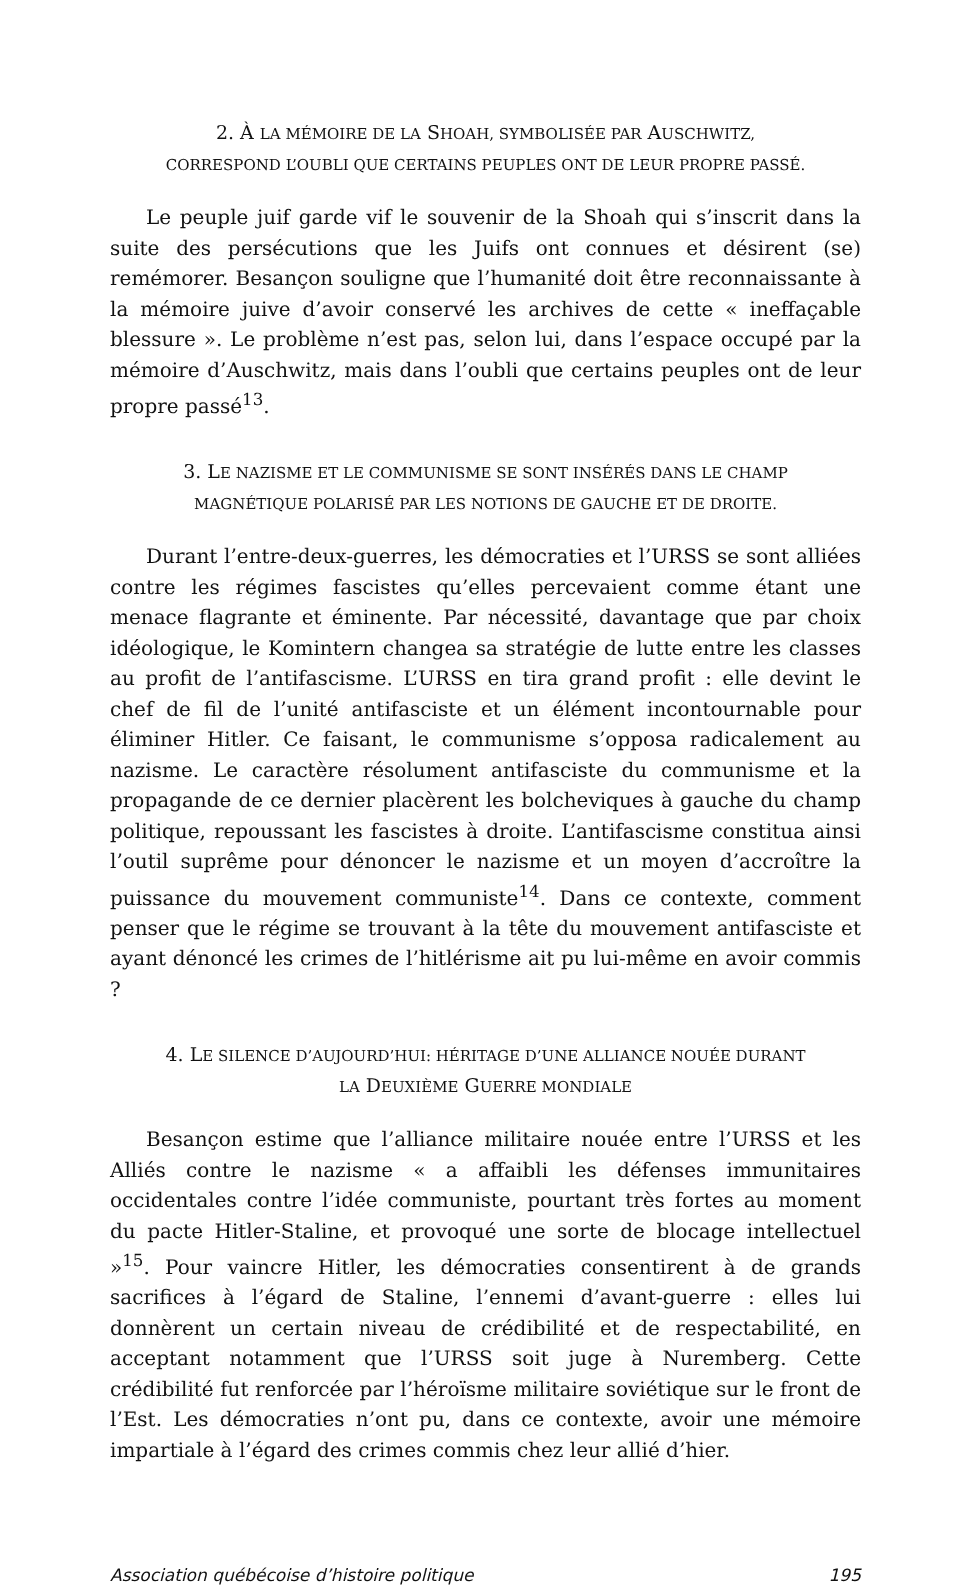2. À LA MÉMOIRE DE LA SHOAH, SYMBOLISÉE PAR AUSCHWITZ,
CORRESPOND L’OUBLI QUE CERTAINS PEUPLES ONT DE LEUR PROPRE PASSÉ.
Le peuple juif garde vif le souvenir de la Shoah qui s’inscrit dans la suite des persécutions que les Juifs ont connues et désirent (se) remémorer. Besançon souligne que l’humanité doit être reconnaissante à la mémoire juive d’avoir conservé les archives de cette « ineffaçable blessure ». Le problème n’est pas, selon lui, dans l’espace occupé par la mémoire d’Auschwitz, mais dans l’oubli que certains peuples ont de leur propre passé<sup>13</sup>.
3. LE NAZISME ET LE COMMUNISME SE SONT INSÉRÉS DANS LE CHAMP
MAGNÉTIQUE POLARISÉ PAR LES NOTIONS DE GAUCHE ET DE DROITE.
Durant l’entre-deux-guerres, les démocraties et l’URSS se sont alliées contre les régimes fascistes qu’elles percevaient comme étant une menace flagrante et éminente. Par nécessité, davantage que par choix idéologique, le Komintern changea sa stratégie de lutte entre les classes au profit de l’antifascisme. L’URSS en tira grand profit : elle devint le chef de fil de l’unité antifasciste et un élément incontournable pour éliminer Hitler. Ce faisant, le communisme s’opposa radicalement au nazisme. Le caractère résolument antifasciste du communisme et la propagande de ce dernier placèrent les bolcheviques à gauche du champ politique, repoussant les fascistes à droite. L’antifascisme constitua ainsi l’outil suprême pour dénoncer le nazisme et un moyen d’accroître la puissance du mouvement communiste<sup>14</sup>. Dans ce contexte, comment penser que le régime se trouvant à la tête du mouvement antifasciste et ayant dénoncé les crimes de l’hitlérisme ait pu lui-même en avoir commis ?
4. LE SILENCE D’AUJOURD’HUI: HÉRITAGE D’UNE ALLIANCE NOUÉE DURANT
LA DEUXIÈME GUERRE MONDIALE
Besançon estime que l’alliance militaire nouée entre l’URSS et les Alliés contre le nazisme « a affaibli les défenses immunitaires occidentales contre l’idée communiste, pourtant très fortes au moment du pacte Hitler-Staline, et provoqué une sorte de blocage intellectuel »<sup>15</sup>. Pour vaincre Hitler, les démocraties consentirent à de grands sacrifices à l’égard de Staline, l’ennemi d’avant-guerre : elles lui donnèrent un certain niveau de crédibilité et de respectabilité, en acceptant notamment que l’URSS soit juge à Nuremberg. Cette crédibilité fut renforcée par l’héroïsme militaire soviétique sur le front de l’Est. Les démocraties n’ont pu, dans ce contexte, avoir une mémoire impartiale à l’égard des crimes commis chez leur allié d’hier.
Association québécoise d’histoire politique 195